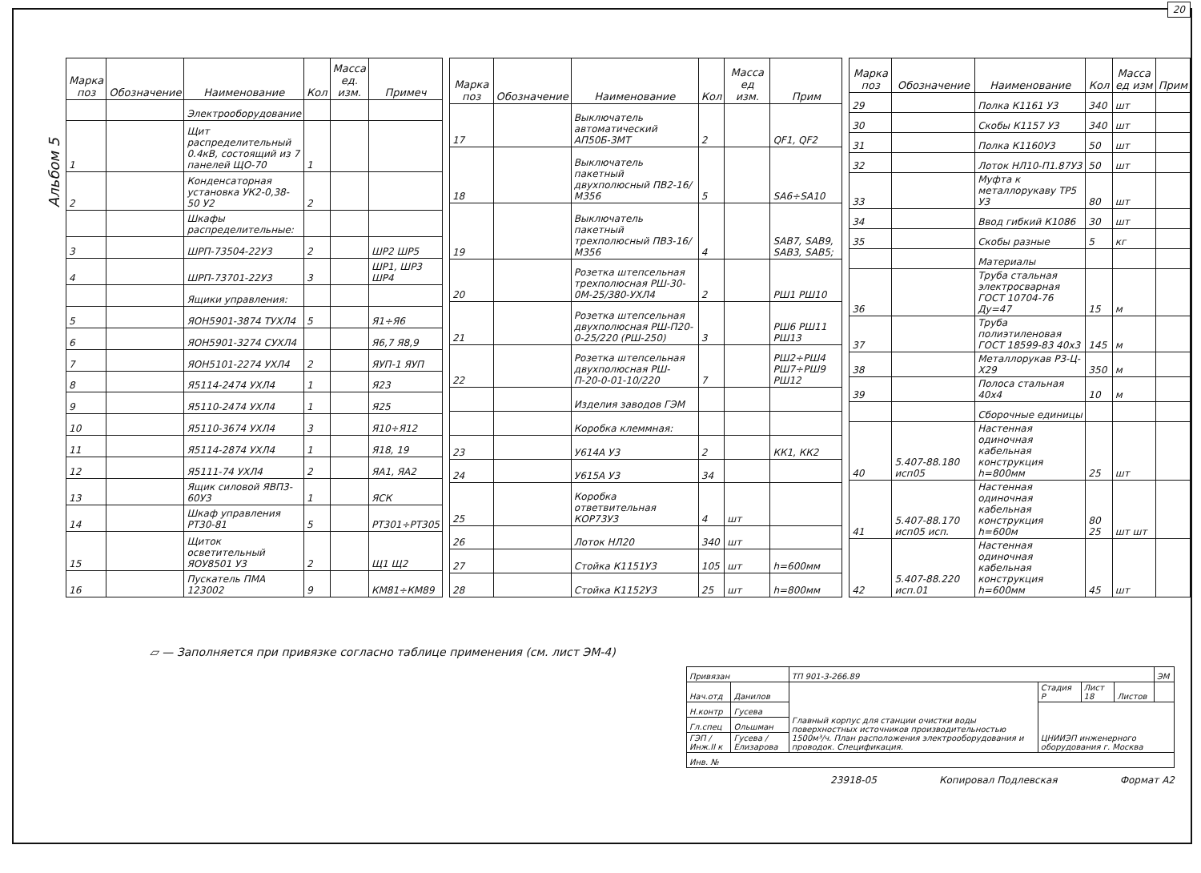20
Альбом 5
| Марка поз | Обозначение | Наименование | Кол | Масса ед. изм. | Примеч |
| --- | --- | --- | --- | --- | --- |
| | | Электрооборудование | | | |
| 1 | | Щит распределительный 0.4кВ, состоящий из 7 панелей ЩО-70 | 1 | | |
| 2 | | Конденсаторная установка УК2-0,38-50 У2 | 2 | | |
| | | Шкафы распределительные: | | | |
| 3 | | ШРП-73504-22У3 | 2 | | ШР2 ШР5 |
| 4 | | ШРП-73701-22У3 | 3 | | ШР1, ШР3 ШР4 |
| | | Ящики управления: | | | |
| 5 | | ЯОН5901-3874 ТУХЛ4 | 5 | | Я1÷Я6 |
| 6 | | ЯОН5901-3274 СУХЛ4 | | | Я6,7 Я8,9 |
| 7 | | ЯОН5101-2274 УХЛ4 | 2 | | ЯУП-1 ЯУП |
| 8 | | Я5114-2474 УХЛ4 | 1 | | Я23 |
| 9 | | Я5110-2474 УХЛ4 | 1 | | Я25 |
| 10 | | Я5110-3674 УХЛ4 | 3 | | Я10÷Я12 |
| 11 | | Я5114-2874 УХЛ4 | 1 | | Я18, 19 |
| 12 | | Я5111-74 УХЛ4 | 2 | | ЯА1, ЯА2 |
| 13 | | Ящик силовой ЯВП3-60У3 | 1 | | ЯСК |
| 14 | | Шкаф управления РТ30-81 | 5 | | РТ301÷РТ305 |
| 15 | | Щиток осветительный ЯОУ8501 У3 | 2 | | Щ1 Щ2 |
| 16 | | Пускатель ПМА 123002 | 9 | | КМ81÷КМ89 |
| Марка поз | Обозначение | Наименование | Кол | Масса ед изм. | Прим |
| --- | --- | --- | --- | --- | --- |
| 17 | | Выключатель автоматический АП50Б-3МТ | 2 | | QF1, QF2 |
| 18 | | Выключатель пакетный двухполюсный ПВ2-16/М356 | 5 | | SA6÷SA10 |
| 19 | | Выключатель пакетный трехполюсный ПВ3-16/М356 | 4 | | SAB7, SAB9, SAB3, SAB5; |
| 20 | | Розетка штепсельная трехполюсная РШ-30-0М-25/380-УХЛ4 | 2 | | РШ1 РШ10 |
| 21 | | Розетка штепсельная двухполюсная РШ-П20-0-25/220 (РШ-250) | 3 | | РШ6 РШ11 РШ13 |
| 22 | | Розетка штепсельная двухполюсная РШ-П-20-0-01-10/220 | 7 | | РШ2÷РШ4 РШ7÷РШ9 РШ12 |
| | | Изделия заводов ГЭМ | | | |
| | | Коробка клеммная: | | | |
| 23 | | У614А У3 | 2 | | КК1, КК2 |
| 24 | | У615А У3 | 34 | | |
| 25 | | Коробка ответвительная КОР73У3 | 4 | шт | |
| 26 | | Лоток НЛ20 | 340 | шт | |
| 27 | | Стойка К1151У3 | 105 | шт | h=600мм |
| 28 | | Стойка К1152У3 | 25 | шт | h=800мм |
| Марка поз | Обозначение | Наименование | Кол | Масса ед изм | Прим |
| --- | --- | --- | --- | --- | --- |
| 29 | | Полка К1161 У3 | 340 | шт | |
| 30 | | Скобы К1157 У3 | 340 | шт | |
| 31 | | Полка К1160У3 | 50 | шт | |
| 32 | | Лоток НЛ10-П1.87У3 | 50 | шт | |
| 33 | | Муфта к металлорукаву ТР5 У3 | 80 | шт | |
| 34 | | Ввод гибкий К1086 | 30 | шт | |
| 35 | | Скобы разные | 5 | кг | |
| | | Материалы | | | |
| 36 | | Труба стальная электросварная ГОСТ 10704-76 Ду=47 | 15 | м | |
| 37 | | Труба полиэтиленовая ГОСТ 18599-83 40х3 | 145 | м | |
| 38 | | Металлорукав Р3-Ц-Х29 | 350 | м | |
| 39 | | Полоса стальная 40х4 | 10 | м | |
| | | Сборочные единицы | | | |
| 40 | 5.407-88.180 исп05 | Настенная одиночная кабельная конструкция h=800мм | 25 | шт | |
| 41 | 5.407-88.170 исп05 исп. | Настенная одиночная кабельная конструкция h=600м | 80 25 | шт шт | |
| 42 | 5.407-88.220 исп.01 | Настенная одиночная кабельная конструкция h=600мм | 45 | шт | |
▱ — Заполняется при привязке согласно таблице применения (см. лист ЭМ-4)
| Привязан | | ТП 901-3-266.89 | | | | ЭМ |
| Нач.отд | Данилов | Главный корпус для станции очистки воды поверхностных источников производительностью 1500м³/ч. План расположения электрооборудования и проводок. Спецификация. | Стадия Р | Лист 18 | Листов | |
| Н.контр | Гусева | | ЦНИИЭП инженерного оборудования г. Москва | | | |
| Гл.спец | Ольшман | | | | | |
| ГЭП / Инж.II к | Гусева / Елизарова | | | | | |
| Инв. № | | | | | | |
23918-05 Копировал Подлевская Формат А2